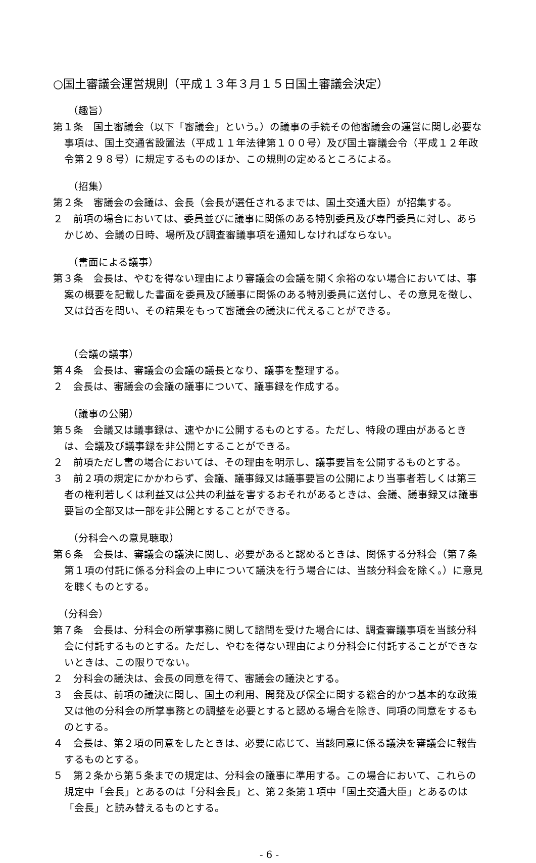○国土審議会運営規則（平成１３年３月１５日国土審議会決定）
（趣旨）
第１条　国土審議会（以下「審議会」という。）の議事の手続その他審議会の運営に関し必要な事項は、国土交通省設置法（平成１１年法律第１００号）及び国土審議会令（平成１２年政令第２９８号）に規定するもののほか、この規則の定めるところによる。
（招集）
第２条　審議会の会議は、会長（会長が選任されるまでは、国土交通大臣）が招集する。
２　前項の場合においては、委員並びに議事に関係のある特別委員及び専門委員に対し、あらかじめ、会議の日時、場所及び調査審議事項を通知しなければならない。
（書面による議事）
第３条　会長は、やむを得ない理由により審議会の会議を開く余裕のない場合においては、事案の概要を記載した書面を委員及び議事に関係のある特別委員に送付し、その意見を徴し、又は賛否を問い、その結果をもって審議会の議決に代えることができる。
（会議の議事）
第４条　会長は、審議会の会議の議長となり、議事を整理する。
２　会長は、審議会の会議の議事について、議事録を作成する。
（議事の公開）
第５条　会議又は議事録は、速やかに公開するものとする。ただし、特段の理由があるときは、会議及び議事録を非公開とすることができる。
２　前項ただし書の場合においては、その理由を明示し、議事要旨を公開するものとする。
３　前２項の規定にかかわらず、会議、議事録又は議事要旨の公開により当事者若しくは第三者の権利若しくは利益又は公共の利益を害するおそれがあるときは、会議、議事録又は議事要旨の全部又は一部を非公開とすることができる。
（分科会への意見聴取）
第６条　会長は、審議会の議決に関し、必要があると認めるときは、関係する分科会（第７条第１項の付託に係る分科会の上申について議決を行う場合には、当該分科会を除く。）に意見を聴くものとする。
（分科会）
第７条　会長は、分科会の所掌事務に関して諮問を受けた場合には、調査審議事項を当該分科会に付託するものとする。ただし、やむを得ない理由により分科会に付託することができないときは、この限りでない。
２　分科会の議決は、会長の同意を得て、審議会の議決とする。
３　会長は、前項の議決に関し、国土の利用、開発及び保全に関する総合的かつ基本的な政策又は他の分科会の所掌事務との調整を必要とすると認める場合を除き、同項の同意をするものとする。
４　会長は、第２項の同意をしたときは、必要に応じて、当該同意に係る議決を審議会に報告するものとする。
５　第２条から第５条までの規定は、分科会の議事に準用する。この場合において、これらの規定中「会長」とあるのは「分科会長」と、第２条第１項中「国土交通大臣」とあるのは「会長」と読み替えるものとする。
- 6 -